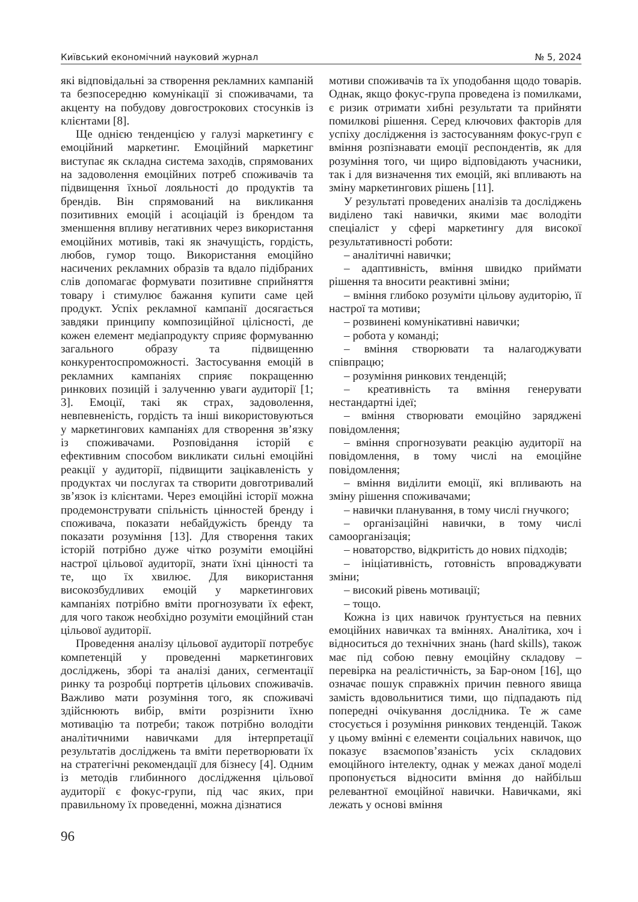Київський економічний науковий журнал № 5, 2024
які відповідальні за створення рекламних кампаній та безпосередню комунікації зі споживачами, та акценту на побудову довгострокових стосунків із клієнтами [8].
Ще однією тенденцією у галузі маркетингу є емоційний маркетинг. Емоційний маркетинг виступає як складна система заходів, спрямованих на задоволення емоційних потреб споживачів та підвищення їхньої лояльності до продуктів та брендів. Він спрямований на викликання позитивних емоцій і асоціацій із брендом та зменшення впливу негативних через використання емоційних мотивів, такі як значущість, гордість, любов, гумор тощо. Використання емоційно насичених рекламних образів та вдало підібраних слів допомагає формувати позитивне сприйняття товару і стимулює бажання купити саме цей продукт. Успіх рекламної кампанії досягається завдяки принципу композиційної цілісності, де кожен елемент медіапродукту сприяє формуванню загального образу та підвищенню конкурентоспроможності. Застосування емоцій в рекламних кампаніях сприяє покращенню ринкових позицій і залученню уваги аудиторії [1; 3]. Емоції, такі як страх, задоволення, невпевненість, гордість та інші використовуються у маркетингових кампаніях для створення зв’язку із споживачами. Розповідання історій є ефективним способом викликати сильні емоційні реакції у аудиторії, підвищити зацікавленість у продуктах чи послугах та створити довготривалий зв’язок із клієнтами. Через емоційні історії можна продемонструвати спільність цінностей бренду і споживача, показати небайдужість бренду та показати розуміння [13]. Для створення таких історій потрібно дуже чітко розуміти емоційні настрої цільової аудиторії, знати їхні цінності та те, що їх хвилює. Для використання високозбудливих емоцій у маркетингових кампаніях потрібно вміти прогнозувати їх ефект, для чого також необхідно розуміти емоційний стан цільової аудиторії.
Проведення аналізу цільової аудиторії потребує компетенцій у проведенні маркетингових досліджень, зборі та аналізі даних, сегментації ринку та розробці портретів цільових споживачів. Важливо мати розуміння того, як споживачі здійснюють вибір, вміти розрізнити їхню мотивацію та потреби; також потрібно володіти аналітичними навичками для інтерпретації результатів досліджень та вміти перетворювати їх на стратегічні рекомендації для бізнесу [4]. Одним із методів глибинного дослідження цільової аудиторії є фокус-групи, під час яких, при правильному їх проведенні, можна дізнатися
мотиви споживачів та їх уподобання щодо товарів. Однак, якщо фокус-група проведена із помилками, є ризик отримати хибні результати та прийняти помилкові рішення. Серед ключових факторів для успіху дослідження із застосуванням фокус-груп є вміння розпізнавати емоції респондентів, як для розуміння того, чи щиро відповідають учасники, так і для визначення тих емоцій, які впливають на зміну маркетингових рішень [11].
У результаті проведених аналізів та досліджень виділено такі навички, якими має володіти спеціаліст у сфері маркетингу для високої результативності роботи:
– аналітичні навички;
– адаптивність, вміння швидко приймати рішення та вносити реактивні зміни;
– вміння глибоко розуміти цільову аудиторію, її настрої та мотиви;
– розвинені комунікативні навички;
– робота у команді;
– вміння створювати та налагоджувати співпрацю;
– розуміння ринкових тенденцій;
– креативність та вміння генерувати нестандартні ідеї;
– вміння створювати емоційно заряджені повідомлення;
– вміння спрогнозувати реакцію аудиторії на повідомлення, в тому числі на емоційне повідомлення;
– вміння виділити емоції, які впливають на зміну рішення споживачами;
– навички планування, в тому числі гнучкого;
– організаційні навички, в тому числі самоорганізація;
– новаторство, відкритість до нових підходів;
– ініціативність, готовність впроваджувати зміни;
– високий рівень мотивації;
– тощо.
Кожна із цих навичок ґрунтується на певних емоційних навичках та вміннях. Аналітика, хоч і відноситься до технічних знань (hard skills), також має під собою певну емоційну складову – перевірка на реалістичність, за Бар-оном [16], що означає пошук справжніх причин певного явища замість вдовольнитися тими, що підпадають під попередні очікування дослідника. Те ж саме стосується і розуміння ринкових тенденцій. Також у цьому вмінні є елементи соціальних навичок, що показує взаємопов’язаність усіх складових емоційного інтелекту, однак у межах даної моделі пропонується відносити вміння до найбільш релевантної емоційної навички. Навичками, які лежать у основі вміння
96